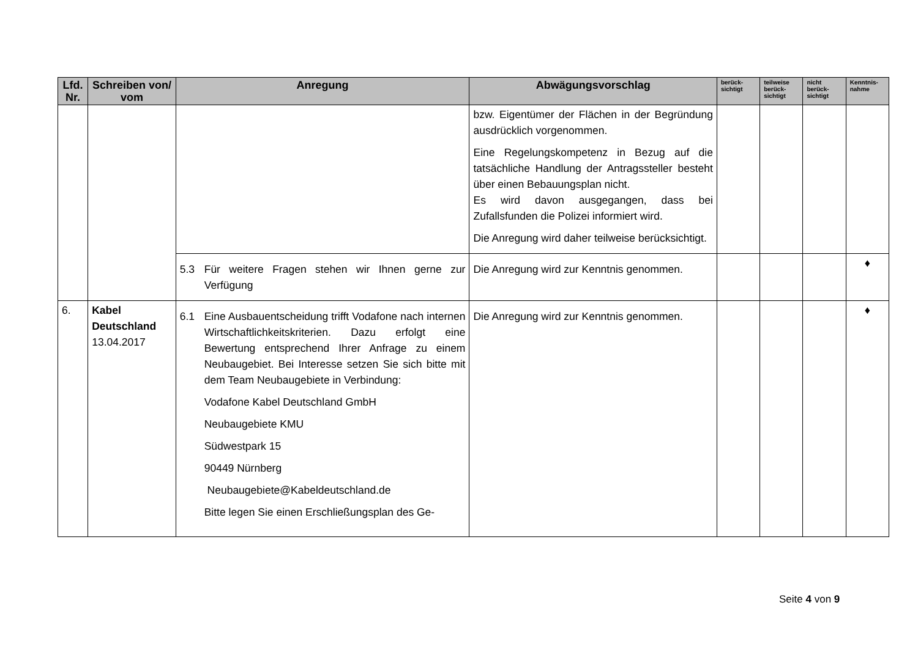| Lfd. Nr. | Schreiben von/ vom | Anregung | Abwägungsvorschlag | berück-sichtigt | teilweise berück-sichtigt | nicht berück-sichtigt | Kenntnis-nahme |
| --- | --- | --- | --- | --- | --- | --- | --- |
| | | | bzw. Eigentümer der Flächen in der Begründung ausdrücklich vorgenommen. Eine Regelungskompetenz in Bezug auf die tatsächliche Handlung der Antragssteller besteht über einen Bebauungsplan nicht. Es wird davon ausgegangen, dass bei Zufallsfunden die Polizei informiert wird. Die Anregung wird daher teilweise berücksichtigt. | | | | |
| | | 5.3 Für weitere Fragen stehen wir Ihnen gerne zur Verfügung | Die Anregung wird zur Kenntnis genommen. | | | | ♦ |
| 6. | Kabel Deutschland 13.04.2017 | 6.1 Eine Ausbauentscheidung trifft Vodafone nach internen Wirtschaftlichkeitskriterien. Dazu erfolgt eine Bewertung entsprechend Ihrer Anfrage zu einem Neubaugebiet. Bei Interesse setzen Sie sich bitte mit dem Team Neubaugebiete in Verbindung: Vodafone Kabel Deutschland GmbH Neubaugebiete KMU Südwestpark 15 90449 Nürnberg Neubaugebiete@Kabeldeutschland.de Bitte legen Sie einen Erschließungsplan des Ge- | Die Anregung wird zur Kenntnis genommen. | | | | ♦ |
Seite 4 von 9